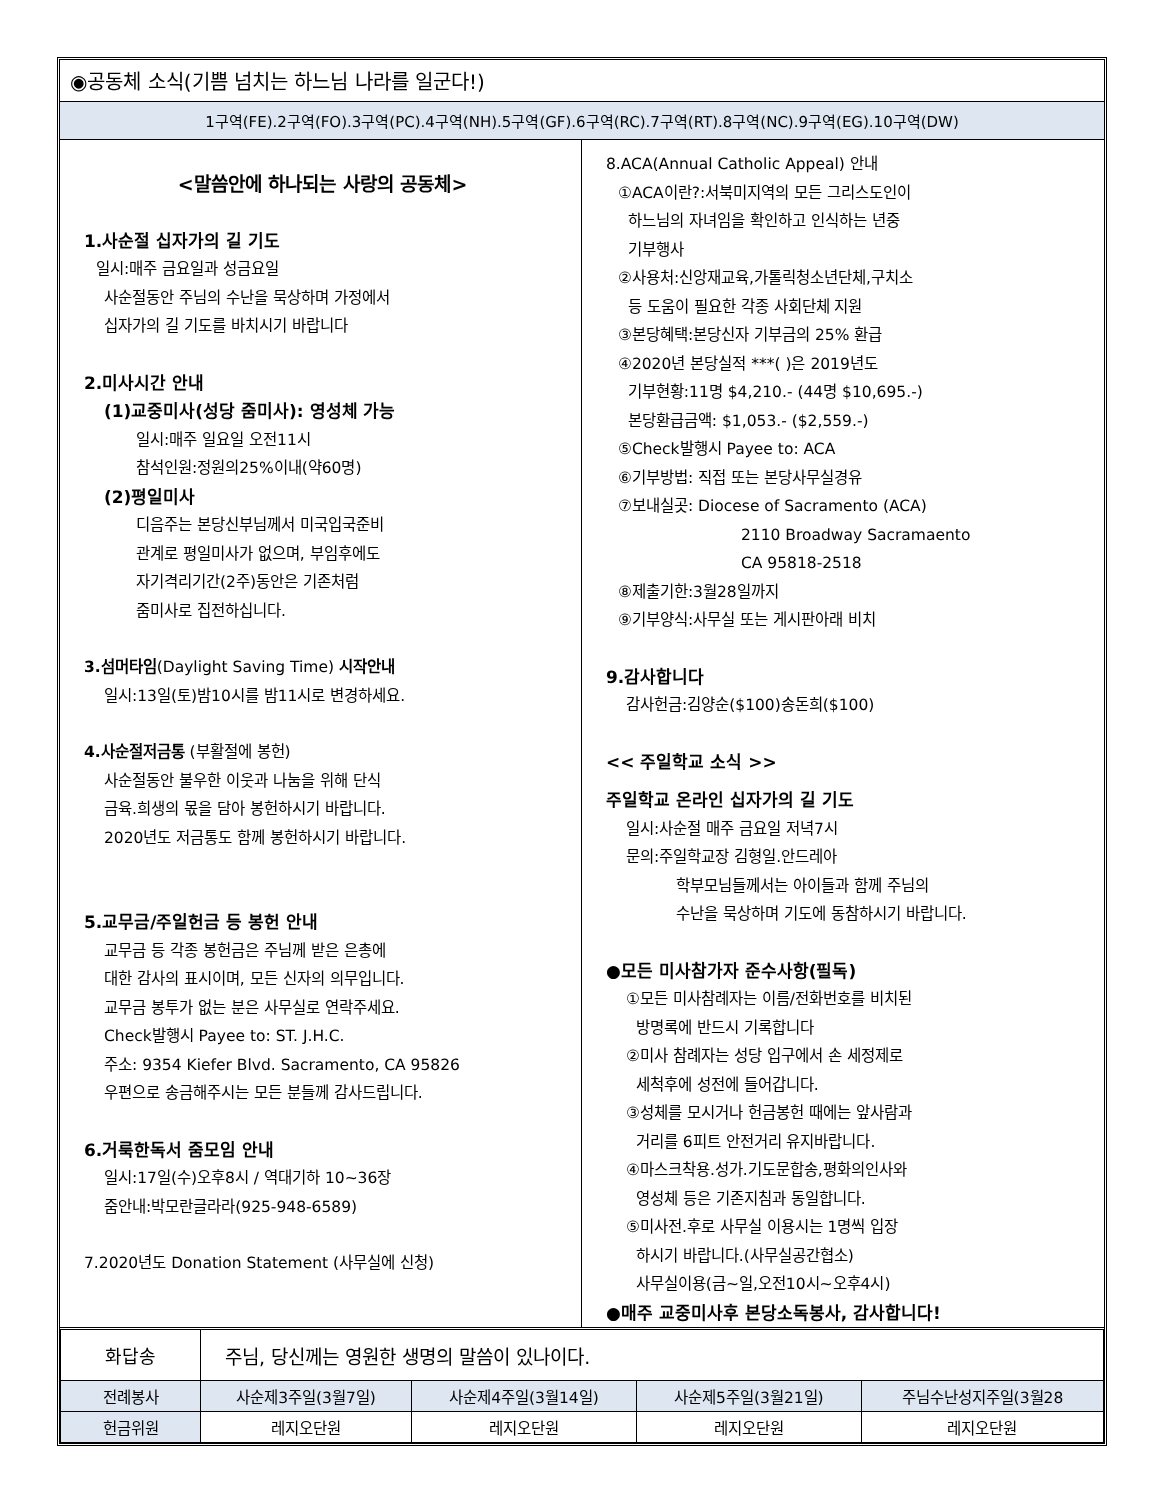◉공동체 소식(기쁨 넘치는 하느님 나라를 일군다!)
1구역(FE).2구역(FO).3구역(PC).4구역(NH).5구역(GF).6구역(RC).7구역(RT).8구역(NC).9구역(EG).10구역(DW)
<말씀안에 하나되는 사랑의 공동체>
1.사순절 십자가의 길 기도
일시:매주 금요일과 성금요일
사순절동안 주님의 수난을 묵상하며 가정에서
십자가의 길 기도를 바치시기 바랍니다
2.미사시간 안내
(1)교중미사(성당 줌미사): 영성체 가능
일시:매주 일요일 오전11시
참석인원:정원의25%이내(약60명)
(2)평일미사
디음주는 본당신부님께서 미국입국준비
관계로 평일미사가 없으며, 부임후에도
자기격리기간(2주)동안은 기존처럼
줌미사로 집전하십니다.
3.섬머타임(Daylight Saving Time) 시작안내
일시:13일(토)밤10시를 밤11시로 변경하세요.
4.사순절저금통 (부활절에 봉헌)
사순절동안 불우한 이웃과 나눔을 위해 단식
금육.희생의 몫을 담아 봉헌하시기 바랍니다.
2020년도 저금통도 함께 봉헌하시기 바랍니다.
5.교무금/주일헌금 등 봉헌 안내
교무금 등 각종 봉헌금은 주님께 받은 은총에
대한 감사의 표시이며, 모든 신자의 의무입니다.
교무금 봉투가 없는 분은 사무실로 연락주세요.
Check발행시 Payee to: ST. J.H.C.
주소: 9354 Kiefer Blvd. Sacramento, CA 95826
우편으로 송금해주시는 모든 분들께 감사드립니다.
6.거룩한독서 줌모임 안내
일시:17일(수)오후8시 / 역대기하 10~36장
줌안내:박모란글라라(925-948-6589)
7.2020년도 Donation Statement (사무실에 신청)
8.ACA(Annual Catholic Appeal) 안내
①ACA이란?:서북미지역의 모든 그리스도인이
하느님의 자녀임을 확인하고 인식하는 년중
기부행사
②사용처:신앙재교육,가톨릭청소년단체,구치소
등 도움이 필요한 각종 사회단체 지원
③본당혜택:본당신자 기부금의 25% 환급
④2020년 본당실적 ***( )은 2019년도
기부현황:11명 $4,210.- (44명 $10,695.-)
본당환급금액: $1,053.- ($2,559.-)
⑤Check발행시 Payee to: ACA
⑥기부방법: 직접 또는 본당사무실경유
⑦보내실곳: Diocese of Sacramento (ACA)
2110 Broadway Sacramaento
CA 95818-2518
⑧제출기한:3월28일까지
⑨기부양식:사무실 또는 게시판아래 비치
9.감사합니다
감사헌금:김양순($100)송돈희($100)
<< 주일학교 소식 >>
주일학교 온라인 십자가의 길 기도
일시:사순절 매주 금요일 저녁7시
문의:주일학교장 김형일.안드레아
학부모님들께서는 아이들과 함께 주님의
수난을 묵상하며 기도에 동참하시기 바랍니다.
●모든 미사참가자 준수사항(필독)
①모든 미사참례자는 이름/전화번호를 비치된
방명록에 반드시 기록합니다
②미사 참례자는 성당 입구에서 손 세정제로
세척후에 성전에 들어갑니다.
③성체를 모시거나 헌금봉헌 때에는 앞사람과
거리를 6피트 안전거리 유지바랍니다.
④마스크착용.성가.기도문합송,평화의인사와
영성체 등은 기존지침과 동일합니다.
⑤미사전.후로 사무실 이용시는 1명씩 입장
하시기 바랍니다.(사무실공간협소)
사무실이용(금~일,오전10시~오후4시)
●매주 교중미사후 본당소독봉사, 감사합니다!
| 화답송 | 주님, 당신께는 영원한 생명의 말씀이 있나이다. | | | |
| 전례봉사 | 사순제3주일(3월7일) | 사순제4주일(3월14일) | 사순제5주일(3월21일) | 주님수난성지주일(3월28 |
| 헌금위원 | 레지오단원 | 레지오단원 | 레지오단원 | 레지오단원 |